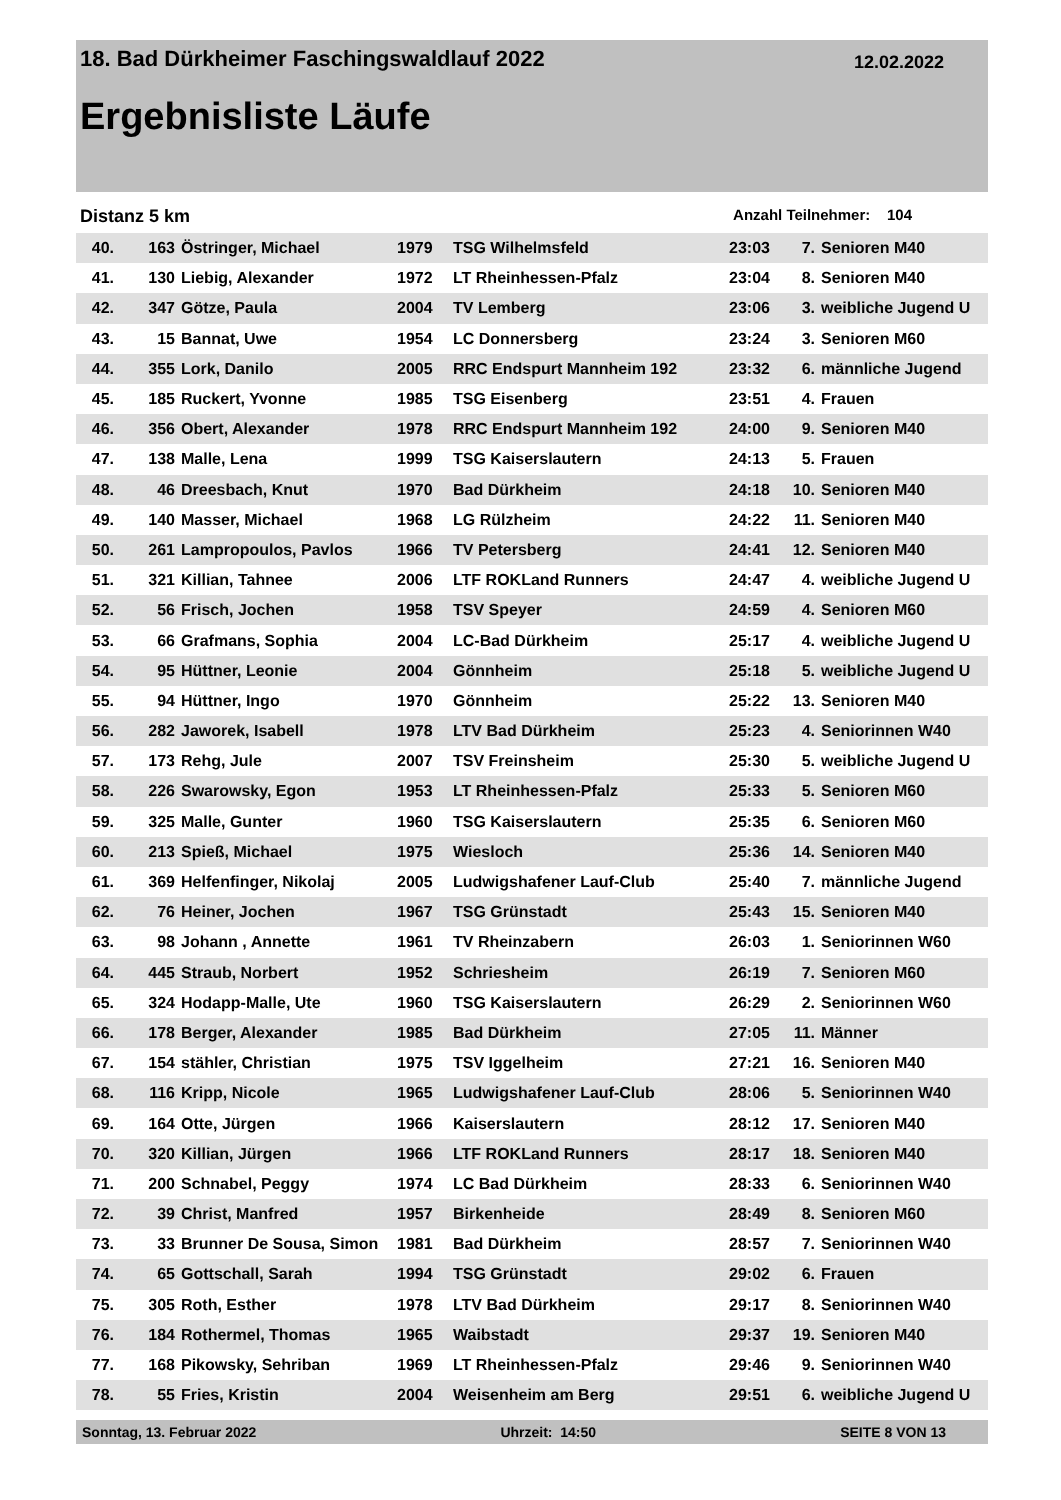18. Bad Dürkheimer Faschingswaldlauf 2022 12.02.2022
Ergebnisliste Läufe
Distanz 5 km Anzahl Teilnehmer: 104
| 40. | 163 | Östringer, Michael | 1979 | TSG Wilhelmsfeld | 23:03 | 7. | Senioren M40 |
| 41. | 130 | Liebig, Alexander | 1972 | LT Rheinhessen-Pfalz | 23:04 | 8. | Senioren M40 |
| 42. | 347 | Götze, Paula | 2004 | TV Lemberg | 23:06 | 3. | weibliche Jugend U |
| 43. | 15 | Bannat, Uwe | 1954 | LC Donnersberg | 23:24 | 3. | Senioren M60 |
| 44. | 355 | Lork, Danilo | 2005 | RRC Endspurt Mannheim 192 | 23:32 | 6. | männliche Jugend |
| 45. | 185 | Ruckert, Yvonne | 1985 | TSG Eisenberg | 23:51 | 4. | Frauen |
| 46. | 356 | Obert, Alexander | 1978 | RRC Endspurt Mannheim 192 | 24:00 | 9. | Senioren M40 |
| 47. | 138 | Malle, Lena | 1999 | TSG Kaiserslautern | 24:13 | 5. | Frauen |
| 48. | 46 | Dreesbach, Knut | 1970 | Bad Dürkheim | 24:18 | 10. | Senioren M40 |
| 49. | 140 | Masser, Michael | 1968 | LG Rülzheim | 24:22 | 11. | Senioren M40 |
| 50. | 261 | Lampropoulos, Pavlos | 1966 | TV Petersberg | 24:41 | 12. | Senioren M40 |
| 51. | 321 | Killian, Tahnee | 2006 | LTF ROKLand Runners | 24:47 | 4. | weibliche Jugend U |
| 52. | 56 | Frisch, Jochen | 1958 | TSV Speyer | 24:59 | 4. | Senioren M60 |
| 53. | 66 | Grafmans, Sophia | 2004 | LC-Bad Dürkheim | 25:17 | 4. | weibliche Jugend U |
| 54. | 95 | Hüttner, Leonie | 2004 | Gönnheim | 25:18 | 5. | weibliche Jugend U |
| 55. | 94 | Hüttner, Ingo | 1970 | Gönnheim | 25:22 | 13. | Senioren M40 |
| 56. | 282 | Jaworek, Isabell | 1978 | LTV Bad Dürkheim | 25:23 | 4. | Seniorinnen W40 |
| 57. | 173 | Rehg, Jule | 2007 | TSV Freinsheim | 25:30 | 5. | weibliche Jugend U |
| 58. | 226 | Swarowsky, Egon | 1953 | LT Rheinhessen-Pfalz | 25:33 | 5. | Senioren M60 |
| 59. | 325 | Malle, Gunter | 1960 | TSG Kaiserslautern | 25:35 | 6. | Senioren M60 |
| 60. | 213 | Spieß, Michael | 1975 | Wiesloch | 25:36 | 14. | Senioren M40 |
| 61. | 369 | Helfenfinger, Nikolaj | 2005 | Ludwigshafener Lauf-Club | 25:40 | 7. | männliche Jugend |
| 62. | 76 | Heiner, Jochen | 1967 | TSG Grünstadt | 25:43 | 15. | Senioren M40 |
| 63. | 98 | Johann , Annette | 1961 | TV Rheinzabern | 26:03 | 1. | Seniorinnen W60 |
| 64. | 445 | Straub, Norbert | 1952 | Schriesheim | 26:19 | 7. | Senioren M60 |
| 65. | 324 | Hodapp-Malle, Ute | 1960 | TSG Kaiserslautern | 26:29 | 2. | Seniorinnen W60 |
| 66. | 178 | Berger, Alexander | 1985 | Bad Dürkheim | 27:05 | 11. | Männer |
| 67. | 154 | stähler, Christian | 1975 | TSV Iggelheim | 27:21 | 16. | Senioren M40 |
| 68. | 116 | Kripp, Nicole | 1965 | Ludwigshafener Lauf-Club | 28:06 | 5. | Seniorinnen W40 |
| 69. | 164 | Otte, Jürgen | 1966 | Kaiserslautern | 28:12 | 17. | Senioren M40 |
| 70. | 320 | Killian, Jürgen | 1966 | LTF ROKLand Runners | 28:17 | 18. | Senioren M40 |
| 71. | 200 | Schnabel, Peggy | 1974 | LC Bad Dürkheim | 28:33 | 6. | Seniorinnen W40 |
| 72. | 39 | Christ, Manfred | 1957 | Birkenheide | 28:49 | 8. | Senioren M60 |
| 73. | 33 | Brunner De Sousa, Simon | 1981 | Bad Dürkheim | 28:57 | 7. | Seniorinnen W40 |
| 74. | 65 | Gottschall, Sarah | 1994 | TSG Grünstadt | 29:02 | 6. | Frauen |
| 75. | 305 | Roth, Esther | 1978 | LTV Bad Dürkheim | 29:17 | 8. | Seniorinnen W40 |
| 76. | 184 | Rothermel, Thomas | 1965 | Waibstadt | 29:37 | 19. | Senioren M40 |
| 77. | 168 | Pikowsky, Sehriban | 1969 | LT Rheinhessen-Pfalz | 29:46 | 9. | Seniorinnen W40 |
| 78. | 55 | Fries, Kristin | 2004 | Weisenheim am Berg | 29:51 | 6. | weibliche Jugend U |
Sonntag, 13. Februar 2022 Uhrzeit: 14:50 SEITE 8 VON 13